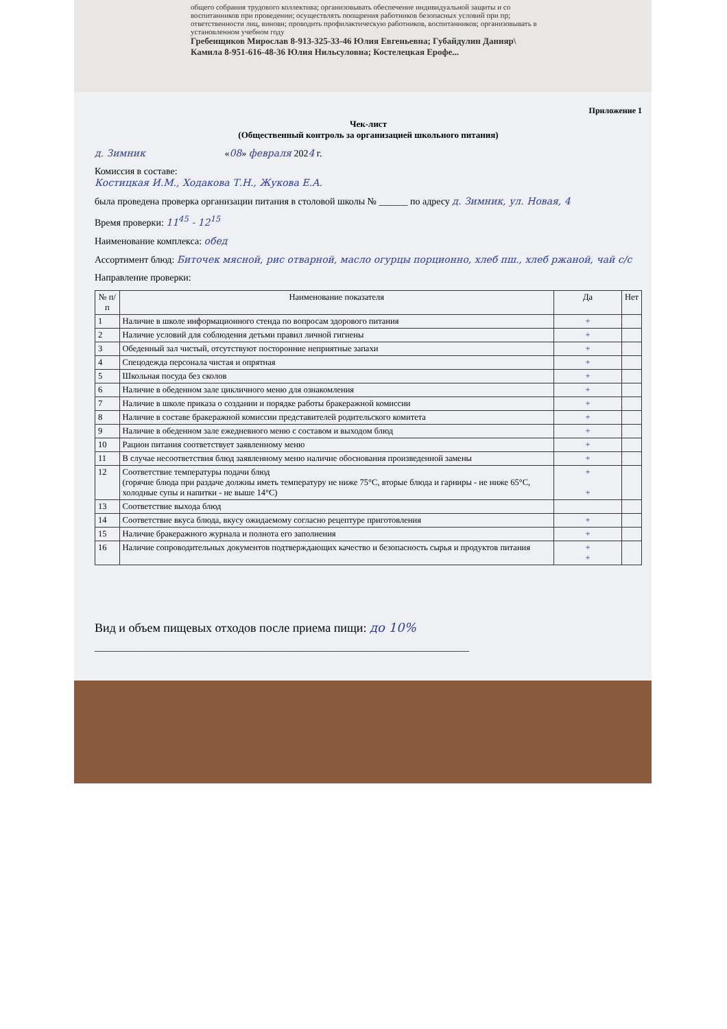общего собрания трудового коллектива; организовывать обеспечение индивидуальной защиты и со воспитанников при проведении; осуществлять поощрения работников безопасных условий при пр; ответственности лиц, виновн; проводить профилактическую работников, воспитанников; организовывать в установленном учебном году
Гребенщиков Мирослав 8-913-325-33-46 Юлия Евгеньевна; Губайдулин Данияр\ Камила 8-951-616-48-36 Юлия Нильсуловна; Костелецкая Ерофе...
Приложение 1
Чек-лист
(Общественный контроль за организацией школьного питания)
д. Зимник «08» февраля 2024 г.
Комиссия в составе:
Костицкая И.М., Ходакова Т.Н., Жукова Е.А.
была проведена проверка организации питания в столовой школы № ______ по адресу д. Зимник, ул. Новая, 4
Время проверки: 11<sup>45</sup> - 12<sup>15</sup>
Наименование комплекса: обед
Ассортимент блюд: Биточек мясной, рис отварной, масло огурцы порционно, хлеб пш., хлеб ржаной, чай с/с
Направление проверки:
| № п/п | Наименование показателя | Да | Нет |
| --- | --- | --- | --- |
| 1 | Наличие в школе информационного стенда по вопросам здорового питания | + | |
| 2 | Наличие условий для соблюдения детьми правил личной гигиены | + | |
| 3 | Обеденный зал чистый, отсутствуют посторонние неприятные запахи | + | |
| 4 | Спецодежда персонала чистая и опрятная | + | |
| 5 | Школьная посуда без сколов | + | |
| 6 | Наличие в обеденном зале цикличного меню для ознакомления | + | |
| 7 | Наличие в школе приказа о создании и порядке работы бракеражной комиссии | + | |
| 8 | Наличие в составе бракеражной комиссии представителей родительского комитета | + | |
| 9 | Наличие в обеденном зале ежедневного меню с составом и выходом блюд | + | |
| 10 | Рацион питания соответствует заявленному меню | + | |
| 11 | В случае несоответствия блюд заявленному меню наличие обоснования произведенной замены | + | |
| 12 | Соответствие температуры подачи блюд (горячие блюда при раздаче должны иметь температуру не ниже 75°С, вторые блюда и гарниры - не ниже 65°С, холодные супы и напитки - не выше 14°С) | + + | |
| 13 | Соответствие выхода блюд | | |
| 14 | Соответствие вкуса блюда, вкусу ожидаемому согласно рецептуре приготовления | + | |
| 15 | Наличие бракеражного журнала и полнота его заполнения | + | |
| 16 | Наличие сопроводительных документов подтверждающих качество и безопасность сырья и продуктов питания | + + | |
Вид и объем пищевых отходов после приема пищи: до 10%
______________________________________________________________________________